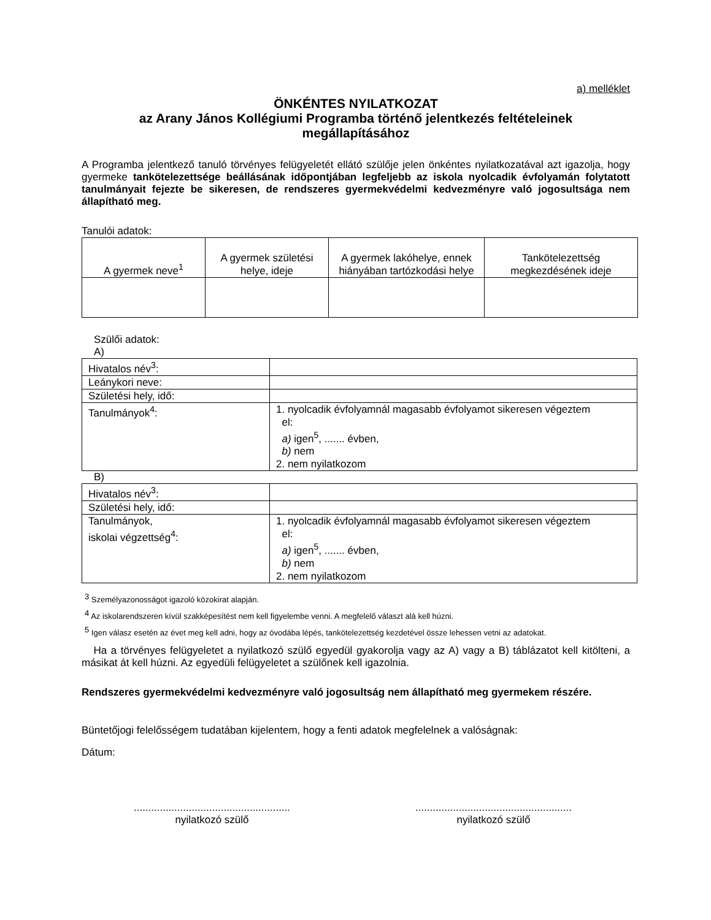a) melléklet
ÖNKÉNTES NYILATKOZAT
az Arany János Kollégiumi Programba történő jelentkezés feltételeinek
megállapításához
A Programba jelentkező tanuló törvényes felügyeletét ellátó szülője jelen önkéntes nyilatkozatával azt igazolja, hogy gyermeke tankötelezettsége beállásának időpontjában legfeljebb az iskola nyolcadik évfolyamán folytatott tanulmányait fejezte be sikeresen, de rendszeres gyermekvédelmi kedvezményre való jogosultsága nem állapítható meg.
Tanulói adatok:
| A gyermek neve<sup>1</sup> | A gyermek születési helye, ideje | A gyermek lakóhelye, ennek hiányában tartózkodási helye | Tankötelezettség megkezdésének ideje |
Szülői adatok:
A)
| Hivatalos név<sup>3</sup>: | |
| Leánykori neve: | |
| Születési hely, idő: | |
| Tanulmányok<sup>4</sup>: | 1. nyolcadik évfolyamnál magasabb évfolyamot sikeresen végeztem el: a) igen<sup>5</sup>, ....... évben, b) nem 2. nem nyilatkozom |
B)
| Hivatalos név<sup>3</sup>: | |
| Születési hely, idő: | |
| Tanulmányok, iskolai végzettség<sup>4</sup>: | 1. nyolcadik évfolyamnál magasabb évfolyamot sikeresen végeztem el: a) igen<sup>5</sup>, ....... évben, b) nem 2. nem nyilatkozom |
<sup>3</sup> Személyazonosságot igazoló közokirat alapján.
<sup>4</sup> Az iskolarendszeren kívül szakképesítést nem kell figyelembe venni. A megfelelő választ alá kell húzni.
<sup>5</sup> Igen válasz esetén az évet meg kell adni, hogy az óvodába lépés, tankötelezettség kezdetével össze lehessen vetni az adatokat.
Ha a törvényes felügyeletet a nyilatkozó szülő egyedül gyakorolja vagy az A) vagy a B) táblázatot kell kitölteni, a másikat át kell húzni. Az egyedüli felügyeletet a szülőnek kell igazolnia.
Rendszeres gyermekvédelmi kedvezményre való jogosultság nem állapítható meg gyermekem részére.
Büntetőjogi felelősségem tudatában kijelentem, hogy a fenti adatok megfelelnek a valóságnak:
Dátum:
......................................................
nyilatkozó szülő
......................................................
nyilatkozó szülő